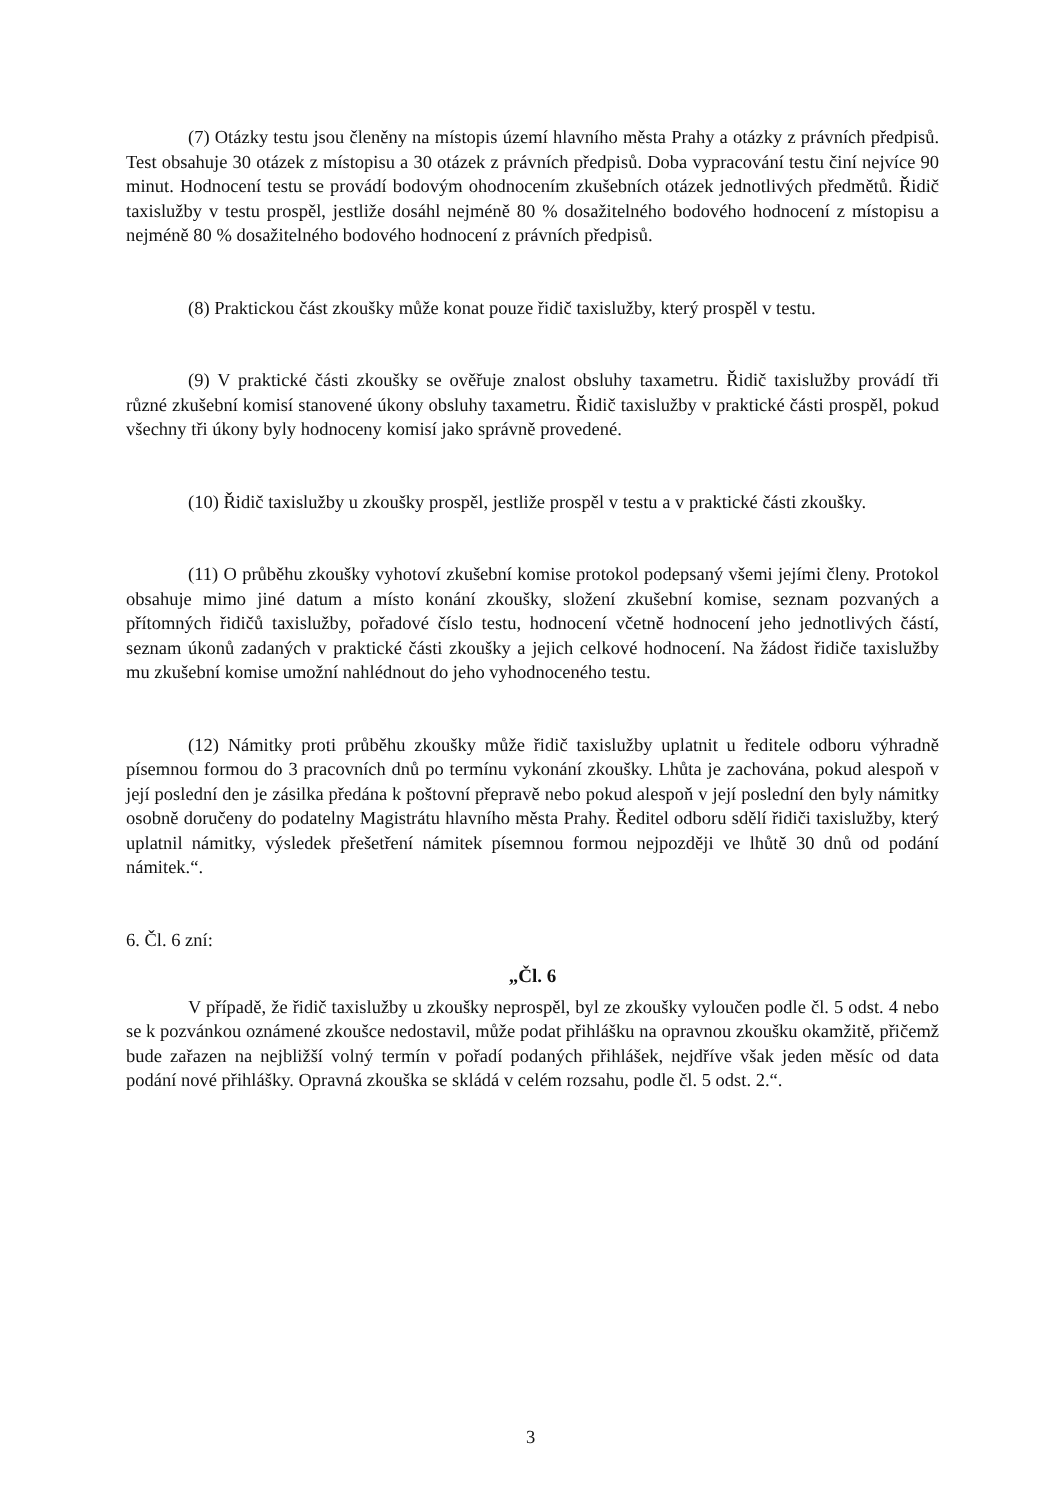(7) Otázky testu jsou členěny na místopis území hlavního města Prahy a otázky z právních předpisů. Test obsahuje 30 otázek z místopisu a 30 otázek z právních předpisů. Doba vypracování testu činí nejvíce 90 minut. Hodnocení testu se provádí bodovým ohodnocením zkušebních otázek jednotlivých předmětů. Řidič taxislužby v testu prospěl, jestliže dosáhl nejméně 80 % dosažitelného bodového hodnocení z místopisu a nejméně 80 % dosažitelného bodového hodnocení z právních předpisů.
(8) Praktickou část zkoušky může konat pouze řidič taxislužby, který prospěl v testu.
(9) V praktické části zkoušky se ověřuje znalost obsluhy taxametru. Řidič taxislužby provádí tři různé zkušební komisí stanovené úkony obsluhy taxametru. Řidič taxislužby v praktické části prospěl, pokud všechny tři úkony byly hodnoceny komisí jako správně provedené.
(10) Řidič taxislužby u zkoušky prospěl, jestliže prospěl v testu a v praktické části zkoušky.
(11) O průběhu zkoušky vyhotoví zkušební komise protokol podepsaný všemi jejími členy. Protokol obsahuje mimo jiné datum a místo konání zkoušky, složení zkušební komise, seznam pozvaných a přítomných řidičů taxislužby, pořadové číslo testu, hodnocení včetně hodnocení jeho jednotlivých částí, seznam úkonů zadaných v praktické části zkoušky a jejich celkové hodnocení. Na žádost řidiče taxislužby mu zkušební komise umožní nahlédnout do jeho vyhodnoceného testu.
(12) Námitky proti průběhu zkoušky může řidič taxislužby uplatnit u ředitele odboru výhradně písemnou formou do 3 pracovních dnů po termínu vykonání zkoušky. Lhůta je zachována, pokud alespoň v její poslední den je zásilka předána k poštovní přepravě nebo pokud alespoň v její poslední den byly námitky osobně doručeny do podatelny Magistrátu hlavního města Prahy. Ředitel odboru sdělí řidiči taxislužby, který uplatnil námitky, výsledek přešetření námitek písemnou formou nejpozději ve lhůtě 30 dnů od podání námitek.“.
6. Čl. 6 zní:
„Čl. 6
V případě, že řidič taxislužby u zkoušky neprospěl, byl ze zkoušky vyloučen podle čl. 5 odst. 4 nebo se k pozvánkou oznámené zkoušce nedostavil, může podat přihlášku na opravnou zkoušku okamžitě, přičemž bude zařazen na nejbližší volný termín v pořadí podaných přihlášek, nejdříve však jeden měsíc od data podání nové přihlášky. Opravná zkouška se skládá v celém rozsahu, podle čl. 5 odst. 2.“.
3